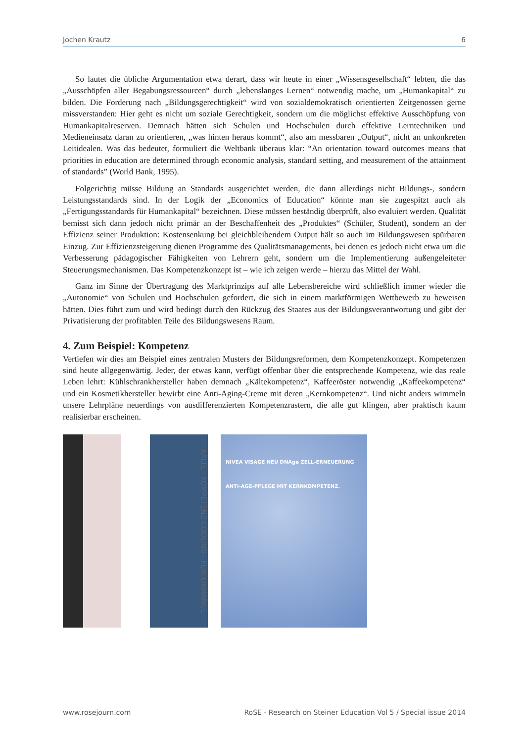Jochen Krautz 6
So lautet die übliche Argumentation etwa derart, dass wir heute in einer „Wissensgesellschaft“ lebten, die das „Ausschöpfen aller Begabungsressourcen“ durch „lebenslanges Lernen“ notwendig mache, um „Humankapital“ zu bilden. Die Forderung nach „Bildungsgerechtigkeit“ wird von sozialdemokratisch orientierten Zeitgenossen gerne missverstanden: Hier geht es nicht um soziale Gerechtigkeit, sondern um die möglichst effektive Ausschöpfung von Humankapitalreserven. Demnach hätten sich Schulen und Hochschulen durch effektive Lerntechniken und Medieneinsatz daran zu orientieren, „was hinten heraus kommt“, also am messbaren „Output“, nicht an unkonkreten Leitidealen. Was das bedeutet, formuliert die Weltbank überaus klar: “An orientation toward outcomes means that priorities in education are determined through economic analysis, standard setting, and measurement of the attainment of standards” (World Bank, 1995).
Folgerichtig müsse Bildung an Standards ausgerichtet werden, die dann allerdings nicht Bildungs-, sondern Leistungsstandards sind. In der Logik der „Economics of Education“ könnte man sie zugespitzt auch als „Fertigungsstandards für Humankapital“ bezeichnen. Diese müssen beständig überprüft, also evaluiert werden. Qualität bemisst sich dann jedoch nicht primär an der Beschaffenheit des „Produktes“ (Schüler, Student), sondern an der Effizienz seiner Produktion: Kostensenkung bei gleichbleibendem Output hält so auch im Bildungswesen spürbaren Einzug. Zur Effizienzsteigerung dienen Programme des Qualitätsmanagements, bei denen es jedoch nicht etwa um die Verbesserung pädagogischer Fähigkeiten von Lehrern geht, sondern um die Implementierung außengeleiteter Steuerungsmechanismen. Das Kompetenzkonzept ist – wie ich zeigen werde – hierzu das Mittel der Wahl.
Ganz im Sinne der Übertragung des Marktprinzips auf alle Lebensbereiche wird schließlich immer wieder die „Autonomie“ von Schulen und Hochschulen gefordert, die sich in einem marktförmigen Wettbewerb zu beweisen hätten. Dies führt zum und wird bedingt durch den Rückzug des Staates aus der Bildungsverantwortung und gibt der Privatisierung der profitablen Teile des Bildungswesens Raum.
4. Zum Beispiel: Kompetenz
Vertiefen wir dies am Beispiel eines zentralen Musters der Bildungsreformen, dem Kompetenzkonzept. Kompetenzen sind heute allgegenwärtig. Jeder, der etwas kann, verfügt offenbar über die entsprechende Kompetenz, wie das reale Leben lehrt: Kühlschrankhersteller haben demnach „Kältekompetenz“, Kaffeeröster notwendig „Kaffeekompetenz“ und ein Kosmetikhersteller bewirbt eine Anti-Aging-Creme mit deren „Kernkompetenz“. Und nicht anders wimmeln unsere Lehrpläne neuerdings von ausdifferenzierten Kompetenzrastern, die alle gut klingen, aber praktisch kaum realisierbar erscheinen.
KÄLTE · KOMPETENZ COOLING · PERFORMANCE
NIVEA VISAGE NEU DNAge ZELL-ERNEUERUNG
ANTI-AGE-PFLEGE MIT KERNKOMPETENZ.
www.rosejourn.com RoSE - Research on Steiner Education Vol 5 / Special issue 2014